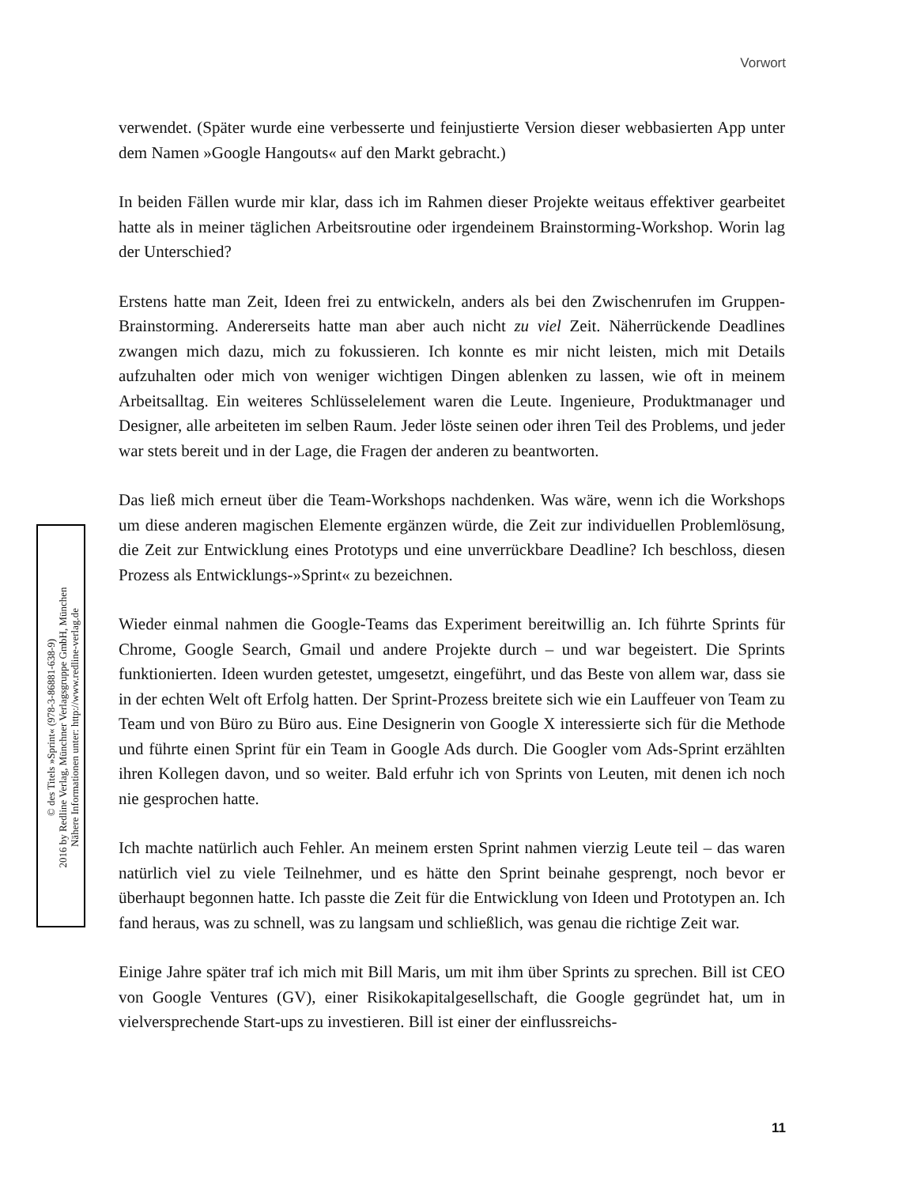Vorwort
verwendet. (Später wurde eine verbesserte und feinjustierte Version dieser webbasierten App unter dem Namen »Google Hangouts« auf den Markt gebracht.)
In beiden Fällen wurde mir klar, dass ich im Rahmen dieser Projekte weitaus effektiver gearbeitet hatte als in meiner täglichen Arbeitsroutine oder irgendeinem Brainstorming-Workshop. Worin lag der Unterschied?
Erstens hatte man Zeit, Ideen frei zu entwickeln, anders als bei den Zwischenrufen im Gruppen-Brainstorming. Andererseits hatte man aber auch nicht zu viel Zeit. Näherrückende Deadlines zwangen mich dazu, mich zu fokussieren. Ich konnte es mir nicht leisten, mich mit Details aufzuhalten oder mich von weniger wichtigen Dingen ablenken zu lassen, wie oft in meinem Arbeitsalltag. Ein weiteres Schlüsselelement waren die Leute. Ingenieure, Produktmanager und Designer, alle arbeiteten im selben Raum. Jeder löste seinen oder ihren Teil des Problems, und jeder war stets bereit und in der Lage, die Fragen der anderen zu beantworten.
Das ließ mich erneut über die Team-Workshops nachdenken. Was wäre, wenn ich die Workshops um diese anderen magischen Elemente ergänzen würde, die Zeit zur individuellen Problemlösung, die Zeit zur Entwicklung eines Prototyps und eine unverrückbare Deadline? Ich beschloss, diesen Prozess als Entwicklungs-»Sprint« zu bezeichnen.
Wieder einmal nahmen die Google-Teams das Experiment bereitwillig an. Ich führte Sprints für Chrome, Google Search, Gmail und andere Projekte durch – und war begeistert. Die Sprints funktionierten. Ideen wurden getestet, umgesetzt, eingeführt, und das Beste von allem war, dass sie in der echten Welt oft Erfolg hatten. Der Sprint-Prozess breitete sich wie ein Lauffeuer von Team zu Team und von Büro zu Büro aus. Eine Designerin von Google X interessierte sich für die Methode und führte einen Sprint für ein Team in Google Ads durch. Die Googler vom Ads-Sprint erzählten ihren Kollegen davon, und so weiter. Bald erfuhr ich von Sprints von Leuten, mit denen ich noch nie gesprochen hatte.
Ich machte natürlich auch Fehler. An meinem ersten Sprint nahmen vierzig Leute teil – das waren natürlich viel zu viele Teilnehmer, und es hätte den Sprint beinahe gesprengt, noch bevor er überhaupt begonnen hatte. Ich passte die Zeit für die Entwicklung von Ideen und Prototypen an. Ich fand heraus, was zu schnell, was zu langsam und schließlich, was genau die richtige Zeit war.
Einige Jahre später traf ich mich mit Bill Maris, um mit ihm über Sprints zu sprechen. Bill ist CEO von Google Ventures (GV), einer Risikokapitalgesellschaft, die Google gegründet hat, um in vielversprechende Start-ups zu investieren. Bill ist einer der einflussreichs-
© des Titels »Sprint« (978-3-86881-638-9)
2016 by Redline Verlag, Münchner Verlagsgruppe GmbH, München
Nähere Informationen unter: http://www.redline-verlag.de
11